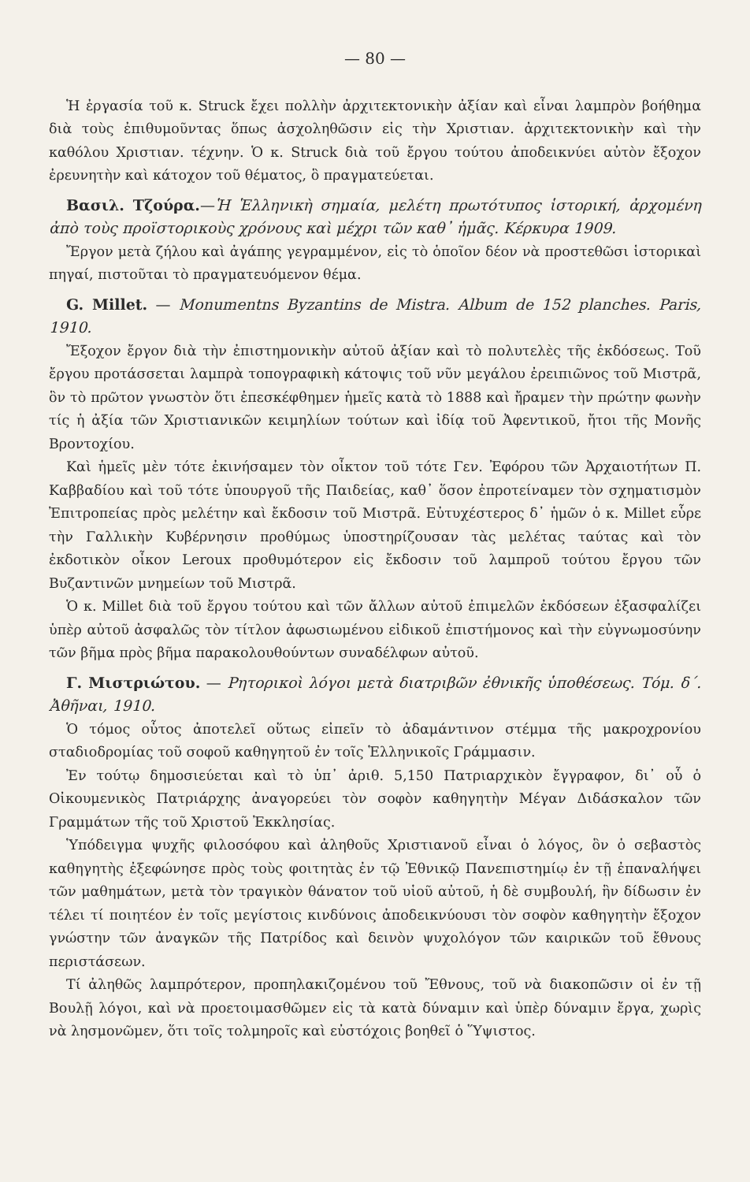— 80 —
Ἡ ἐργασία τοῦ κ. Struck ἔχει πολλὴν ἀρχιτεκτονικὴν ἀξίαν καὶ εἶναι λαμπρὸν βοήθημα διὰ τοὺς ἐπιθυμοῦντας ὅπως ἀσχοληθῶσιν εἰς τὴν Χριστιαν. ἀρχιτεκτονικὴν καὶ τὴν καθόλου Χριστιαν. τέχνην. Ὁ κ. Struck διὰ τοῦ ἔργου τούτου ἀποδεικνύει αὐτὸν ἔξοχον ἐρευνητὴν καὶ κάτοχον τοῦ θέματος, ὃ πραγματεύεται.
Βασιλ. Τζούρα.—Ἡ Ἑλληνικὴ σημαία, μελέτη πρωτότυπος ἱστορική, ἀρχομένη ἀπὸ τοὺς προϊστορικοὺς χρόνους καὶ μέχρι τῶν καθ᾽ ἡμᾶς. Κέρκυρα 1909.
Ἔργον μετὰ ζήλου καὶ ἀγάπης γεγραμμένον, εἰς τὸ ὁποῖον δέον νὰ προστεθῶσι ἱστορικαὶ πηγαί, πιστοῦται τὸ πραγματευόμενον θέμα.
G. Millet. — Monumentns Byzantins de Mistra. Album de 152 planches. Paris, 1910.
Ἔξοχον ἔργον διὰ τὴν ἐπιστημονικὴν αὐτοῦ ἀξίαν καὶ τὸ πολυτελὲς τῆς ἐκδόσεως. Τοῦ ἔργου προτάσσεται λαμπρὰ τοπογραφικὴ κάτοψις τοῦ νῦν μεγάλου ἐρειπιῶνος τοῦ Μιστρᾶ, ὃν τὸ πρῶτον γνωστὸν ὅτι ἐπεσκέφθημεν ἡμεῖς κατὰ τὸ 1888 καὶ ἤραμεν τὴν πρώτην φωνὴν τίς ἡ ἀξία τῶν Χριστιανικῶν κειμηλίων τούτων καὶ ἰδίᾳ τοῦ Ἀφεντικοῦ, ἤτοι τῆς Μονῆς Βροντοχίου.
Καὶ ἡμεῖς μὲν τότε ἐκινήσαμεν τὸν οἶκτον τοῦ τότε Γεν. Ἐφόρου τῶν Ἀρχαιοτήτων Π. Καββαδίου καὶ τοῦ τότε ὑπουργοῦ τῆς Παιδείας, καθ᾽ ὅσον ἐπροτείναμεν τὸν σχηματισμὸν Ἐπιτροπείας πρὸς μελέτην καὶ ἔκδοσιν τοῦ Μιστρᾶ. Εὐτυχέστερος δ᾽ ἡμῶν ὁ κ. Millet εὗρε τὴν Γαλλικὴν Κυβέρνησιν προθύμως ὑποστηρίζουσαν τὰς μελέτας ταύτας καὶ τὸν ἐκδοτικὸν οἶκον Leroux προθυμότερον εἰς ἔκδοσιν τοῦ λαμπροῦ τούτου ἔργου τῶν Βυζαντινῶν μνημείων τοῦ Μιστρᾶ.
Ὁ κ. Millet διὰ τοῦ ἔργου τούτου καὶ τῶν ἄλλων αὐτοῦ ἐπιμελῶν ἐκδόσεων ἐξασφαλίζει ὑπὲρ αὐτοῦ ἀσφαλῶς τὸν τίτλον ἀφωσιωμένου εἰδικοῦ ἐπιστήμονος καὶ τὴν εὐγνωμοσύνην τῶν βῆμα πρὸς βῆμα παρακολουθούντων συναδέλφων αὐτοῦ.
Γ. Μιστριώτου. — Ρητορικοὶ λόγοι μετὰ διατριβῶν ἐθνικῆς ὑποθέσεως. Τόμ. δ΄. Ἀθῆναι, 1910.
Ὁ τόμος οὗτος ἀποτελεῖ οὕτως εἰπεῖν τὸ ἀδαμάντινον στέμμα τῆς μακροχρονίου σταδιοδρομίας τοῦ σοφοῦ καθηγητοῦ ἐν τοῖς Ἑλληνικοῖς Γράμμασιν.
Ἐν τούτῳ δημοσιεύεται καὶ τὸ ὑπ᾽ ἀριθ. 5,150 Πατριαρχικὸν ἔγγραφον, δι᾽ οὗ ὁ Οἰκουμενικὸς Πατριάρχης ἀναγορεύει τὸν σοφὸν καθηγητὴν Μέγαν Διδάσκαλον τῶν Γραμμάτων τῆς τοῦ Χριστοῦ Ἐκκλησίας.
Ὑπόδειγμα ψυχῆς φιλοσόφου καὶ ἀληθοῦς Χριστιανοῦ εἶναι ὁ λόγος, ὃν ὁ σεβαστὸς καθηγητὴς ἐξεφώνησε πρὸς τοὺς φοιτητὰς ἐν τῷ Ἐθνικῷ Πανεπιστημίῳ ἐν τῇ ἐπαναλήψει τῶν μαθημάτων, μετὰ τὸν τραγικὸν θάνατον τοῦ υἱοῦ αὐτοῦ, ἡ δὲ συμβουλή, ἣν δίδωσιν ἐν τέλει τί ποιητέον ἐν τοῖς μεγίστοις κινδύνοις ἀποδεικνύουσι τὸν σοφὸν καθηγητὴν ἔξοχον γνώστην τῶν ἀναγκῶν τῆς Πατρίδος καὶ δεινὸν ψυχολόγον τῶν καιρικῶν τοῦ ἔθνους περιστάσεων.
Τί ἀληθῶς λαμπρότερον, προπηλακιζομένου τοῦ Ἔθνους, τοῦ νὰ διακοπῶσιν οἱ ἐν τῇ Βουλῇ λόγοι, καὶ νὰ προετοιμασθῶμεν εἰς τὰ κατὰ δύναμιν καὶ ὑπὲρ δύναμιν ἔργα, χωρὶς νὰ λησμονῶμεν, ὅτι τοῖς τολμηροῖς καὶ εὐστόχοις βοηθεῖ ὁ Ὕψιστος.